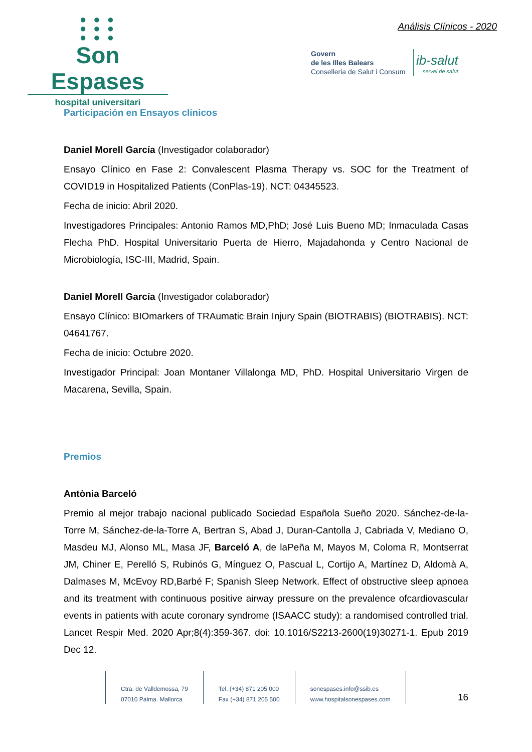● ● ●
● ● ●
● ● ●
Son Espases
hospital universitari
Análisis Clínicos - 2020
Govern
de les Illes Balears
Conselleria de Salut i Consum
ib-salut
servei de salut
Participación en Ensayos clínicos
Daniel Morell García (Investigador colaborador)
Ensayo Clínico en Fase 2: Convalescent Plasma Therapy vs. SOC for the Treatment of COVID19 in Hospitalized Patients (ConPlas-19). NCT: 04345523.
Fecha de inicio: Abril 2020.
Investigadores Principales: Antonio Ramos MD,PhD; José Luis Bueno MD; Inmaculada Casas Flecha PhD. Hospital Universitario Puerta de Hierro, Majadahonda y Centro Nacional de Microbiología, ISC-III, Madrid, Spain.
Daniel Morell García (Investigador colaborador)
Ensayo Clínico: BIOmarkers of TRAumatic Brain Injury Spain (BIOTRABIS) (BIOTRABIS). NCT: 04641767.
Fecha de inicio: Octubre 2020.
Investigador Principal: Joan Montaner Villalonga MD, PhD. Hospital Universitario Virgen de Macarena, Sevilla, Spain.
Premios
Antònia Barceló
Premio al mejor trabajo nacional publicado Sociedad Española Sueño 2020. Sánchez-de-la-Torre M, Sánchez-de-la-Torre A, Bertran S, Abad J, Duran-Cantolla J, Cabriada V, Mediano O, Masdeu MJ, Alonso ML, Masa JF, Barceló A, de laPeña M, Mayos M, Coloma R, Montserrat JM, Chiner E, Perelló S, Rubinós G, Mínguez O, Pascual L, Cortijo A, Martínez D, Aldomà A, Dalmases M, McEvoy RD,Barbé F; Spanish Sleep Network. Effect of obstructive sleep apnoea and its treatment with continuous positive airway pressure on the prevalence ofcardiovascular events in patients with acute coronary syndrome (ISAACC study): a randomised controlled trial. Lancet Respir Med. 2020 Apr;8(4):359-367. doi: 10.1016/S2213-2600(19)30271-1. Epub 2019 Dec 12.
Ctra. de Valldemossa, 79
07010 Palma. Mallorca
Tel. (+34) 871 205 000
Fax (+34) 871 205 500
sonespases.info@ssib.es
www.hospitalsonespases.com
16